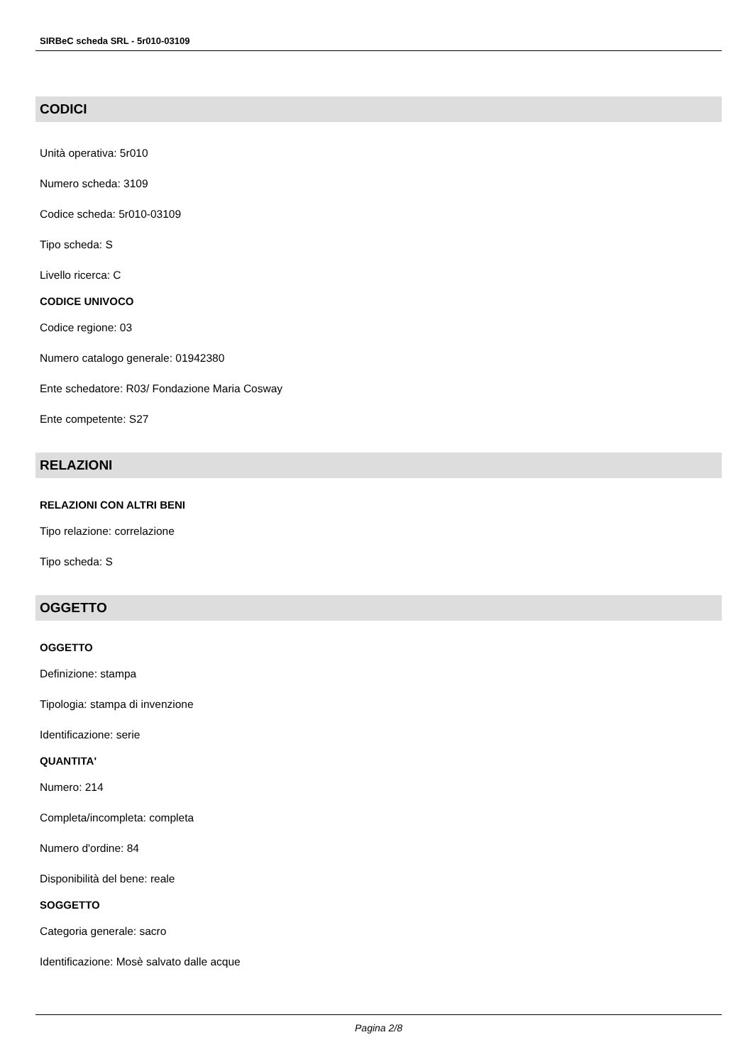SIRBeC scheda SRL - 5r010-03109
CODICI
Unità operativa: 5r010
Numero scheda: 3109
Codice scheda: 5r010-03109
Tipo scheda: S
Livello ricerca: C
CODICE UNIVOCO
Codice regione: 03
Numero catalogo generale: 01942380
Ente schedatore: R03/ Fondazione Maria Cosway
Ente competente: S27
RELAZIONI
RELAZIONI CON ALTRI BENI
Tipo relazione: correlazione
Tipo scheda: S
OGGETTO
OGGETTO
Definizione: stampa
Tipologia: stampa di invenzione
Identificazione: serie
QUANTITA'
Numero: 214
Completa/incompleta: completa
Numero d'ordine: 84
Disponibilità del bene: reale
SOGGETTO
Categoria generale: sacro
Identificazione: Mosè salvato dalle acque
Pagina 2/8